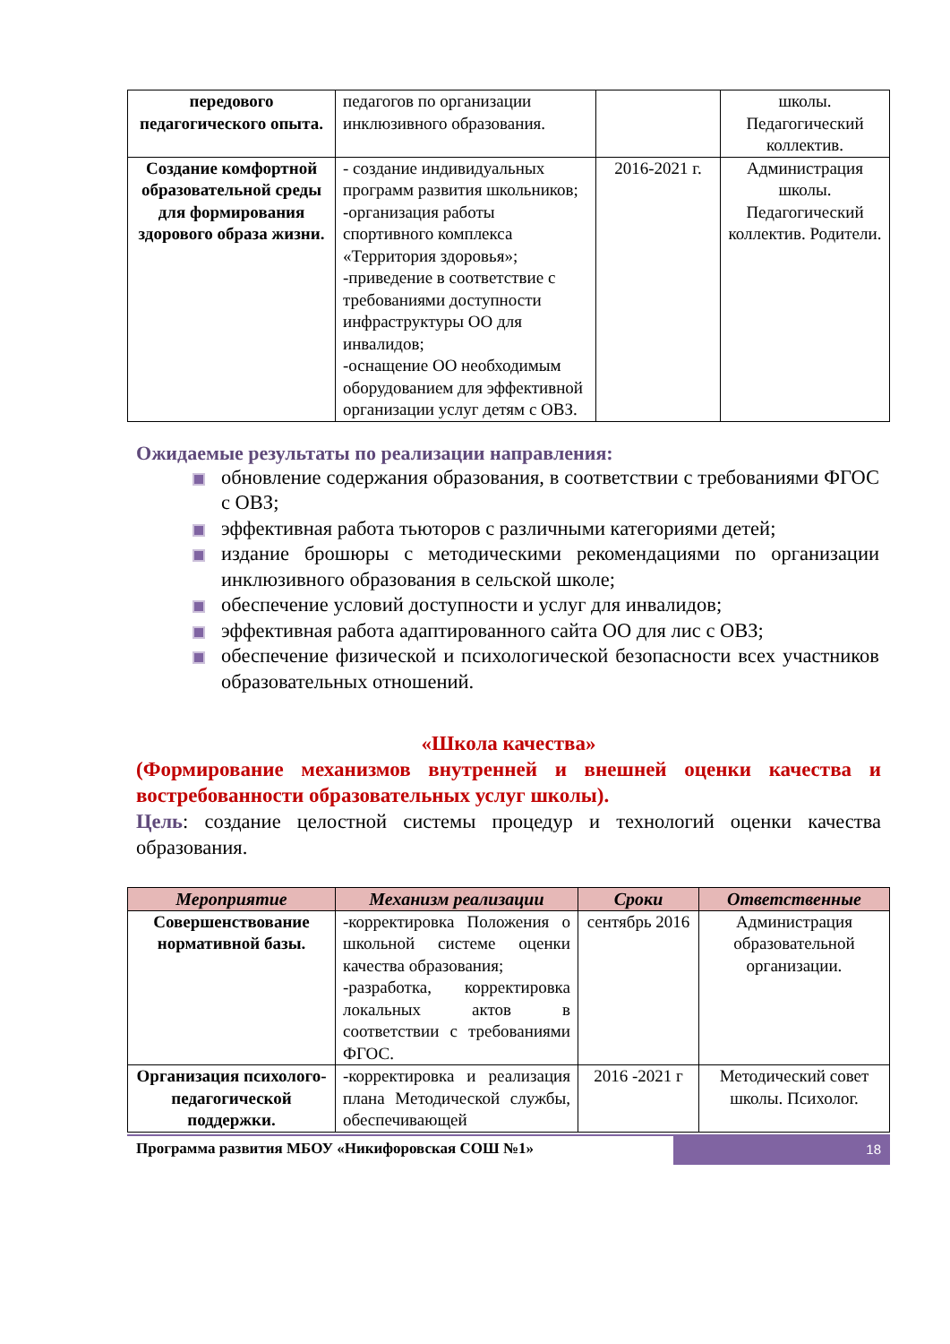| передового педагогического опыта. | педагогов по организации инклюзивного образования. | | школы. Педагогический коллектив. |
| Создание комфортной образовательной среды для формирования здорового образа жизни. | - создание индивидуальных программ развития школьников; -организация работы спортивного комплекса «Территория здоровья»; -приведение в соответствие с требованиями доступности инфраструктуры ОО для инвалидов; -оснащение ОО необходимым оборудованием для эффективной организации услуг детям с ОВЗ. | 2016-2021 г. | Администрация школы. Педагогический коллектив. Родители. |
Ожидаемые результаты по реализации направления:
обновление содержания образования, в соответствии с требованиями ФГОС с ОВЗ;
эффективная работа тьюторов с различными категориями детей;
издание брошюры с методическими рекомендациями по организации инклюзивного образования в сельской школе;
обеспечение условий доступности и услуг для инвалидов;
эффективная работа адаптированного сайта ОО для лис с ОВЗ;
обеспечение физической и психологической безопасности всех участников образовательных отношений.
«Школа качества»
(Формирование механизмов внутренней и внешней оценки качества и востребованности образовательных услуг школы).
Цель: создание целостной системы процедур и технологий оценки качества образования.
| Мероприятие | Механизм реализации | Сроки | Ответственные |
| --- | --- | --- | --- |
| Совершенствование нормативной базы. | -корректировка Положения о школьной системе оценки качества образования; -разработка, корректировка локальных актов в соответствии с требованиями ФГОС. | сентябрь 2016 | Администрация образовательной организации. |
| Организация психолого-педагогической поддержки. | -корректировка и реализация плана Методической службы, обеспечивающей | 2016 -2021 г | Методический совет школы. Психолог. |
Программа развития МБОУ «Никифоровская СОШ №1»
18